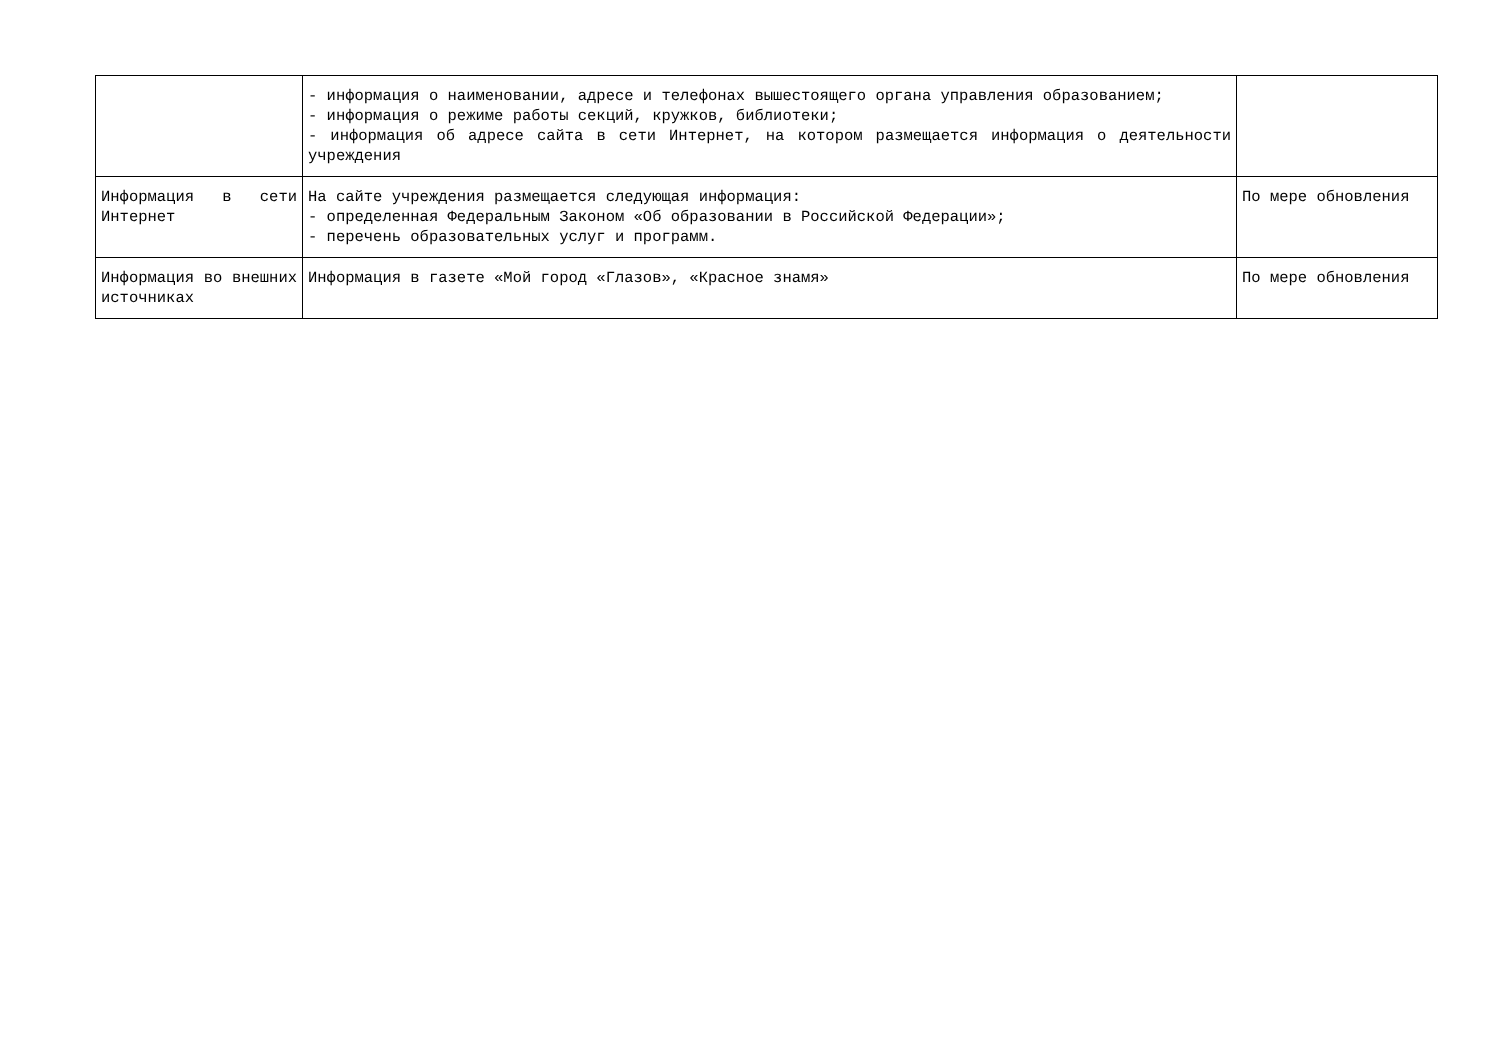| | - информация о наименовании, адресе и телефонах вышестоящего органа управления образованием; - информация о режиме работы секций, кружков, библиотеки; - информация об адресе сайта в сети Интернет, на котором размещается информация о деятельности учреждения | |
| Информация в сети Интернет | На сайте учреждения размещается следующая информация: - определенная Федеральным Законом «Об образовании в Российской Федерации»; - перечень образовательных услуг и программ. | По мере обновления |
| Информация во внешних источниках | Информация в газете «Мой город «Глазов», «Красное знамя» | По мере обновления |